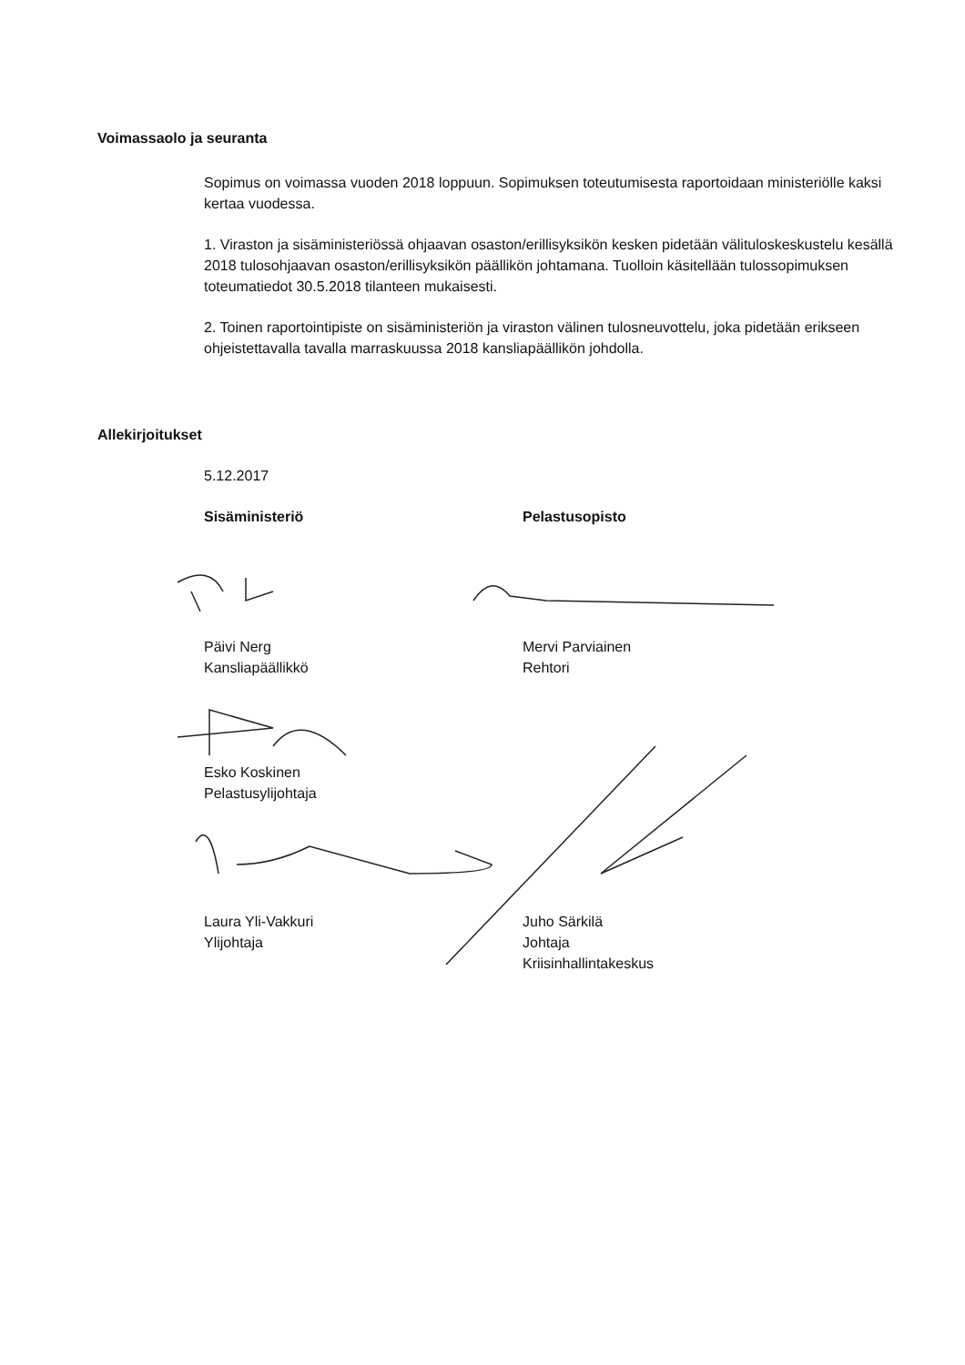Voimassaolo ja seuranta
Sopimus on voimassa vuoden 2018 loppuun. Sopimuksen toteutumisesta raportoidaan ministeriölle kaksi kertaa vuodessa.
1. Viraston ja sisäministeriössä ohjaavan osaston/erillisyksikön kesken pidetään välituloskeskustelu kesällä 2018 tulosohjaavan osaston/erillisyksikön päällikön johtamana. Tuolloin käsitellään tulossopimuksen toteumatiedot 30.5.2018 tilanteen mukaisesti.
2. Toinen raportointipiste on sisäministeriön ja viraston välinen tulosneuvottelu, joka pidetään erikseen ohjeistettavalla tavalla marraskuussa 2018 kansliapäällikön johdolla.
Allekirjoitukset
5.12.2017
Sisäministeriö Pelastusopisto
Päivi Nerg
Kansliapäällikkö
Mervi Parviainen
Rehtori
Esko Koskinen
Pelastusylijohtaja
Laura Yli-Vakkuri
Ylijohtaja
Juho Särkilä
Johtaja
Kriisinhallintakeskus